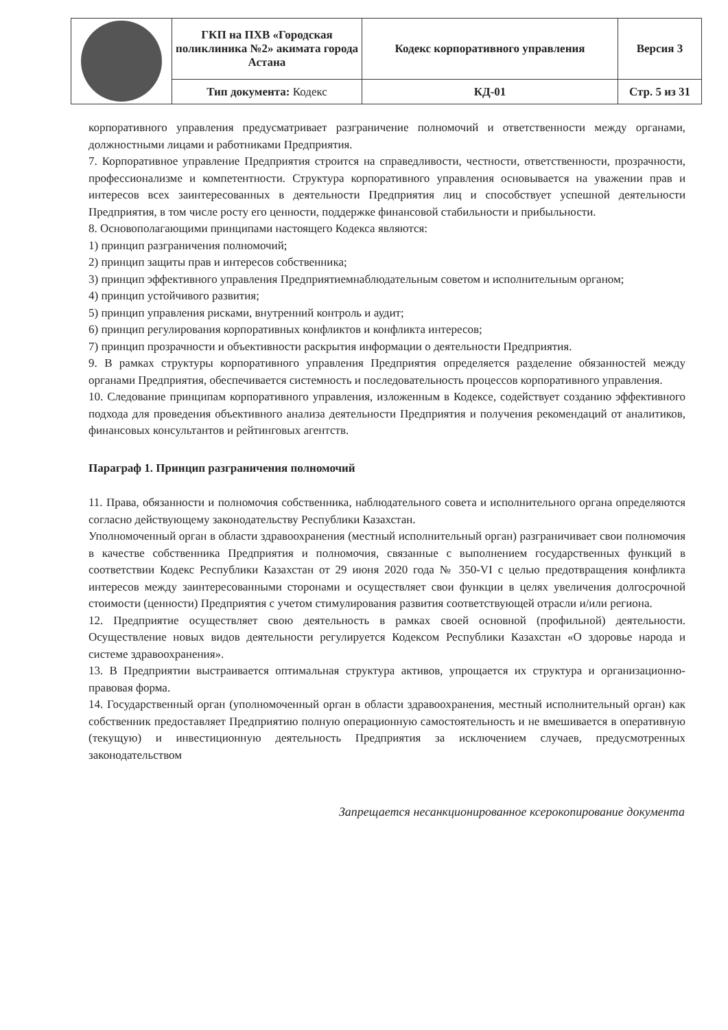| | ГКП на ПХВ «Городская поликлиника №2» акимата города Астана | Кодекс корпоративного управления | Версия 3 |
| | Тип документа: Кодекс | КД-01 | Стр. 5 из 31 |
корпоративного управления предусматривает разграничение полномочий и ответственности между органами, должностными лицами и работниками Предприятия.
7. Корпоративное управление Предприятия строится на справедливости, честности, ответственности, прозрачности, профессионализме и компетентности. Структура корпоративного управления основывается на уважении прав и интересов всех заинтересованных в деятельности Предприятия лиц и способствует успешной деятельности Предприятия, в том числе росту его ценности, поддержке финансовой стабильности и прибыльности.
8. Основополагающими принципами настоящего Кодекса являются:
1) принцип разграничения полномочий;
2) принцип защиты прав и интересов собственника;
3) принцип эффективного управления Предприятиемнаблюдательным советом и исполнительным органом;
4) принцип устойчивого развития;
5) принцип управления рисками, внутренний контроль и аудит;
6) принцип регулирования корпоративных конфликтов и конфликта интересов;
7) принцип прозрачности и объективности раскрытия информации о деятельности Предприятия.
9. В рамках структуры корпоративного управления Предприятия определяется разделение обязанностей между органами Предприятия, обеспечивается системность и последовательность процессов корпоративного управления.
10. Следование принципам корпоративного управления, изложенным в Кодексе, содействует созданию эффективного подхода для проведения объективного анализа деятельности Предприятия и получения рекомендаций от аналитиков, финансовых консультантов и рейтинговых агентств.
Параграф 1. Принцип разграничения полномочий
11. Права, обязанности и полномочия собственника, наблюдательного совета и исполнительного органа определяются согласно действующему законодательству Республики Казахстан.
Уполномоченный орган в области здравоохранения (местный исполнительный орган) разграничивает свои полномочия в качестве собственника Предприятия и полномочия, связанные с выполнением государственных функций в соответствии Кодекс Республики Казахстан от 29 июня 2020 года № 350-VI с целью предотвращения конфликта интересов между заинтересованными сторонами и осуществляет свои функции в целях увеличения долгосрочной стоимости (ценности) Предприятия с учетом стимулирования развития соответствующей отрасли и/или региона.
12. Предприятие осуществляет свою деятельность в рамках своей основной (профильной) деятельности. Осуществление новых видов деятельности регулируется Кодексом Республики Казахстан «О здоровье народа и системе здравоохранения».
13. В Предприятии выстраивается оптимальная структура активов, упрощается их структура и организационно-правовая форма.
14. Государственный орган (уполномоченный орган в области здравоохранения, местный исполнительный орган) как собственник предоставляет Предприятию полную операционную самостоятельность и не вмешивается в оперативную (текущую) и инвестиционную деятельность Предприятия за исключением случаев, предусмотренных законодательством
Запрещается несанкционированное ксерокопирование документа